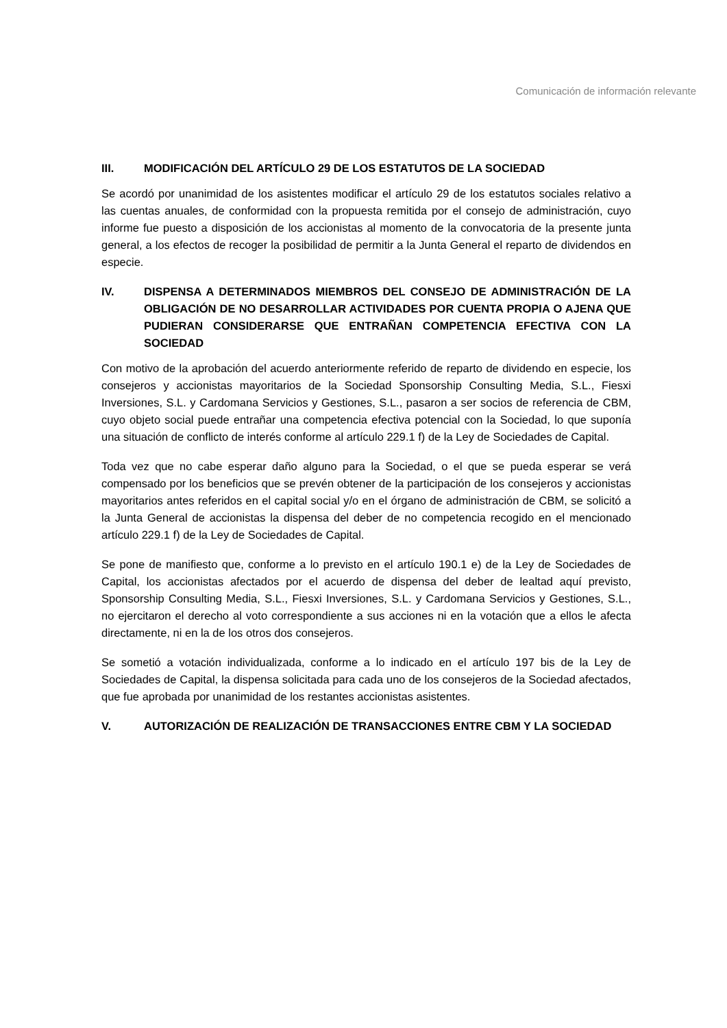Comunicación de información relevante
III. MODIFICACIÓN DEL ARTÍCULO 29 DE LOS ESTATUTOS DE LA SOCIEDAD
Se acordó por unanimidad de los asistentes modificar el artículo 29 de los estatutos sociales relativo a las cuentas anuales, de conformidad con la propuesta remitida por el consejo de administración, cuyo informe fue puesto a disposición de los accionistas al momento de la convocatoria de la presente junta general, a los efectos de recoger la posibilidad de permitir a la Junta General el reparto de dividendos en especie.
IV. DISPENSA A DETERMINADOS MIEMBROS DEL CONSEJO DE ADMINISTRACIÓN DE LA OBLIGACIÓN DE NO DESARROLLAR ACTIVIDADES POR CUENTA PROPIA O AJENA QUE PUDIERAN CONSIDERARSE QUE ENTRAÑAN COMPETENCIA EFECTIVA CON LA SOCIEDAD
Con motivo de la aprobación del acuerdo anteriormente referido de reparto de dividendo en especie, los consejeros y accionistas mayoritarios de la Sociedad Sponsorship Consulting Media, S.L., Fiesxi Inversiones, S.L. y Cardomana Servicios y Gestiones, S.L., pasaron a ser socios de referencia de CBM, cuyo objeto social puede entrañar una competencia efectiva potencial con la Sociedad, lo que suponía una situación de conflicto de interés conforme al artículo 229.1 f) de la Ley de Sociedades de Capital.
Toda vez que no cabe esperar daño alguno para la Sociedad, o el que se pueda esperar se verá compensado por los beneficios que se prevén obtener de la participación de los consejeros y accionistas mayoritarios antes referidos en el capital social y/o en el órgano de administración de CBM, se solicitó a la Junta General de accionistas la dispensa del deber de no competencia recogido en el mencionado artículo 229.1 f) de la Ley de Sociedades de Capital.
Se pone de manifiesto que, conforme a lo previsto en el artículo 190.1 e) de la Ley de Sociedades de Capital, los accionistas afectados por el acuerdo de dispensa del deber de lealtad aquí previsto, Sponsorship Consulting Media, S.L., Fiesxi Inversiones, S.L. y Cardomana Servicios y Gestiones, S.L., no ejercitaron el derecho al voto correspondiente a sus acciones ni en la votación que a ellos le afecta directamente, ni en la de los otros dos consejeros.
Se sometió a votación individualizada, conforme a lo indicado en el artículo 197 bis de la Ley de Sociedades de Capital, la dispensa solicitada para cada uno de los consejeros de la Sociedad afectados, que fue aprobada por unanimidad de los restantes accionistas asistentes.
V. AUTORIZACIÓN DE REALIZACIÓN DE TRANSACCIONES ENTRE CBM Y LA SOCIEDAD